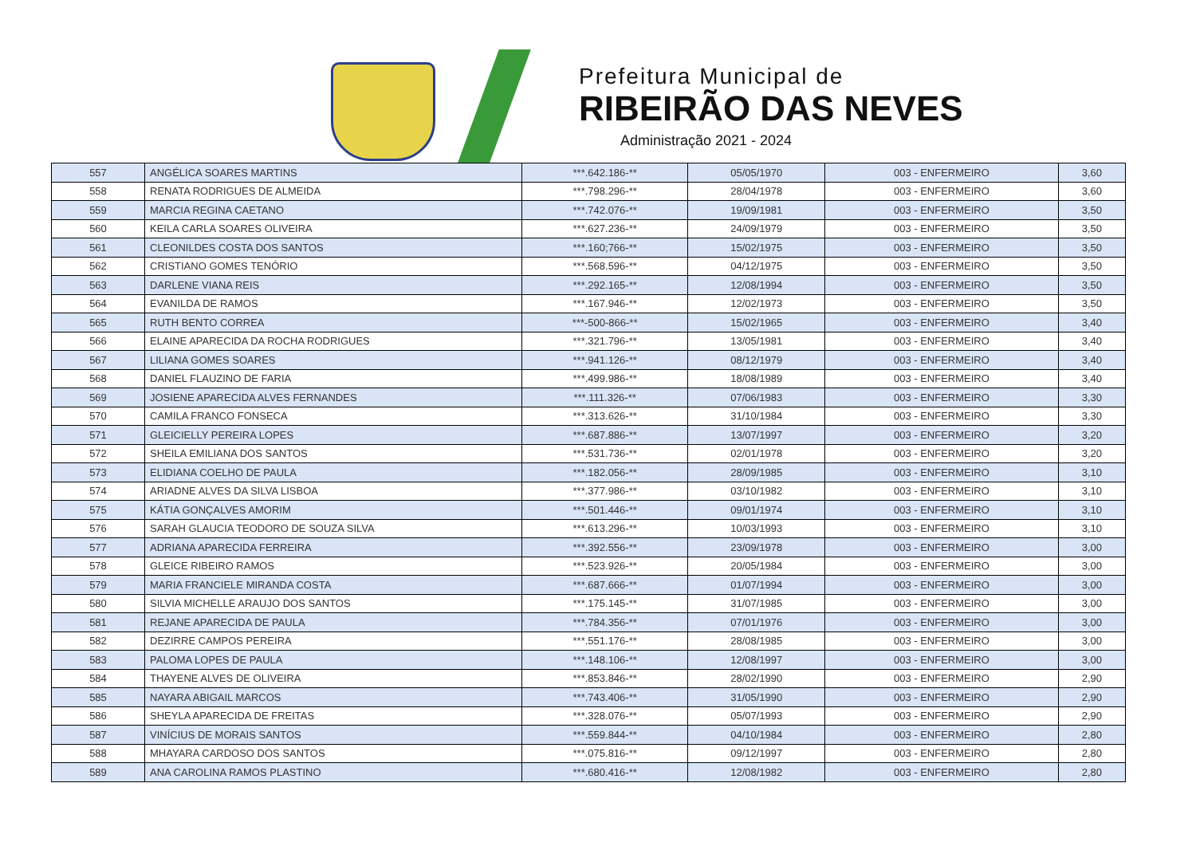Prefeitura Municipal de
RIBEIRÃO DAS NEVES
Administração 2021 - 2024
| 557 | ANGÉLICA SOARES MARTINS | ***.642.186-** | 05/05/1970 | 003 - ENFERMEIRO | 3,60 |
| 558 | RENATA RODRIGUES DE ALMEIDA | ***.798.296-** | 28/04/1978 | 003 - ENFERMEIRO | 3,60 |
| 559 | MARCIA REGINA CAETANO | ***.742.076-** | 19/09/1981 | 003 - ENFERMEIRO | 3,50 |
| 560 | KEILA CARLA SOARES OLIVEIRA | ***.627.236-** | 24/09/1979 | 003 - ENFERMEIRO | 3,50 |
| 561 | CLEONILDES COSTA DOS SANTOS | ***.160;766-** | 15/02/1975 | 003 - ENFERMEIRO | 3,50 |
| 562 | CRISTIANO GOMES TENÓRIO | ***.568.596-** | 04/12/1975 | 003 - ENFERMEIRO | 3,50 |
| 563 | DARLENE VIANA REIS | ***.292.165-** | 12/08/1994 | 003 - ENFERMEIRO | 3,50 |
| 564 | EVANILDA DE RAMOS | ***.167.946-** | 12/02/1973 | 003 - ENFERMEIRO | 3,50 |
| 565 | RUTH BENTO CORREA | ***-500-866-** | 15/02/1965 | 003 - ENFERMEIRO | 3,40 |
| 566 | ELAINE APARECIDA DA ROCHA RODRIGUES | ***.321.796-** | 13/05/1981 | 003 - ENFERMEIRO | 3,40 |
| 567 | LILIANA GOMES SOARES | ***.941.126-** | 08/12/1979 | 003 - ENFERMEIRO | 3,40 |
| 568 | DANIEL FLAUZINO DE FARIA | ***.499.986-** | 18/08/1989 | 003 - ENFERMEIRO | 3,40 |
| 569 | JOSIENE APARECIDA ALVES FERNANDES | ***.111.326-** | 07/06/1983 | 003 - ENFERMEIRO | 3,30 |
| 570 | CAMILA FRANCO FONSECA | ***.313.626-** | 31/10/1984 | 003 - ENFERMEIRO | 3,30 |
| 571 | GLEICIELLY PEREIRA LOPES | ***.687.886-** | 13/07/1997 | 003 - ENFERMEIRO | 3,20 |
| 572 | SHEILA EMILIANA DOS SANTOS | ***.531.736-** | 02/01/1978 | 003 - ENFERMEIRO | 3,20 |
| 573 | ELIDIANA COELHO DE PAULA | ***.182.056-** | 28/09/1985 | 003 - ENFERMEIRO | 3,10 |
| 574 | ARIADNE ALVES DA SILVA LISBOA | ***.377.986-** | 03/10/1982 | 003 - ENFERMEIRO | 3,10 |
| 575 | KÁTIA GONÇALVES AMORIM | ***.501.446-** | 09/01/1974 | 003 - ENFERMEIRO | 3,10 |
| 576 | SARAH GLAUCIA TEODORO DE SOUZA SILVA | ***.613.296-** | 10/03/1993 | 003 - ENFERMEIRO | 3,10 |
| 577 | ADRIANA APARECIDA FERREIRA | ***.392.556-** | 23/09/1978 | 003 - ENFERMEIRO | 3,00 |
| 578 | GLEICE RIBEIRO RAMOS | ***.523.926-** | 20/05/1984 | 003 - ENFERMEIRO | 3,00 |
| 579 | MARIA FRANCIELE MIRANDA COSTA | ***.687.666-** | 01/07/1994 | 003 - ENFERMEIRO | 3,00 |
| 580 | SILVIA MICHELLE ARAUJO DOS SANTOS | ***.175.145-** | 31/07/1985 | 003 - ENFERMEIRO | 3,00 |
| 581 | REJANE APARECIDA DE PAULA | ***.784.356-** | 07/01/1976 | 003 - ENFERMEIRO | 3,00 |
| 582 | DEZIRRE CAMPOS PEREIRA | ***.551.176-** | 28/08/1985 | 003 - ENFERMEIRO | 3,00 |
| 583 | PALOMA LOPES DE PAULA | ***.148.106-** | 12/08/1997 | 003 - ENFERMEIRO | 3,00 |
| 584 | THAYENE ALVES DE OLIVEIRA | ***.853.846-** | 28/02/1990 | 003 - ENFERMEIRO | 2,90 |
| 585 | NAYARA ABIGAIL MARCOS | ***.743.406-** | 31/05/1990 | 003 - ENFERMEIRO | 2,90 |
| 586 | SHEYLA APARECIDA DE FREITAS | ***.328.076-** | 05/07/1993 | 003 - ENFERMEIRO | 2,90 |
| 587 | VINÍCIUS DE MORAIS SANTOS | ***.559.844-** | 04/10/1984 | 003 - ENFERMEIRO | 2,80 |
| 588 | MHAYARA CARDOSO DOS SANTOS | ***.075.816-** | 09/12/1997 | 003 - ENFERMEIRO | 2,80 |
| 589 | ANA CAROLINA RAMOS PLASTINO | ***.680.416-** | 12/08/1982 | 003 - ENFERMEIRO | 2,80 |